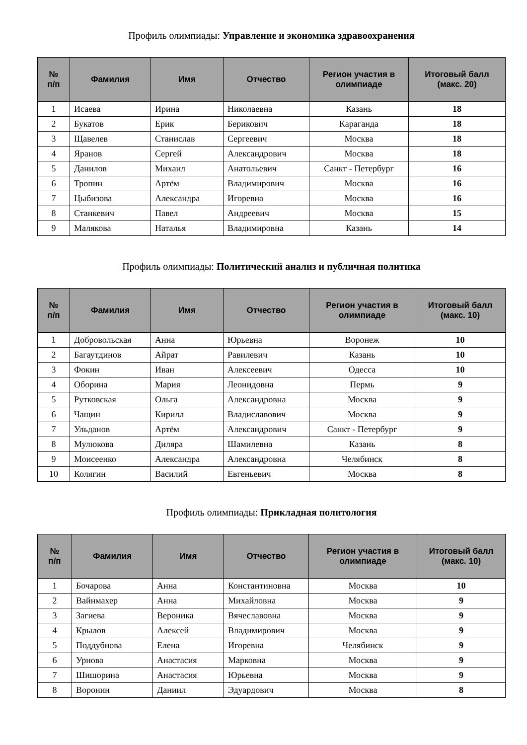Профиль олимпиады: Управление и экономика здравоохранения
| № п/п | Фамилия | Имя | Отчество | Регион участия в олимпиаде | Итоговый балл (макс. 20) |
| --- | --- | --- | --- | --- | --- |
| 1 | Исаева | Ирина | Николаевна | Казань | 18 |
| 2 | Букатов | Ерик | Берикович | Караганда | 18 |
| 3 | Щавелев | Станислав | Сергеевич | Москва | 18 |
| 4 | Яранов | Сергей | Александрович | Москва | 18 |
| 5 | Данилов | Михаил | Анатольевич | Санкт - Петербург | 16 |
| 6 | Тропин | Артём | Владимирович | Москва | 16 |
| 7 | Цыбизова | Александра | Игоревна | Москва | 16 |
| 8 | Станкевич | Павел | Андреевич | Москва | 15 |
| 9 | Малякова | Наталья | Владимировна | Казань | 14 |
Профиль олимпиады: Политический анализ и публичная политика
| № п/п | Фамилия | Имя | Отчество | Регион участия в олимпиаде | Итоговый балл (макс. 10) |
| --- | --- | --- | --- | --- | --- |
| 1 | Добровольская | Анна | Юрьевна | Воронеж | 10 |
| 2 | Багаутдинов | Айрат | Равилевич | Казань | 10 |
| 3 | Фокин | Иван | Алексеевич | Одесса | 10 |
| 4 | Оборина | Мария | Леонидовна | Пермь | 9 |
| 5 | Рутковская | Ольга | Александровна | Москва | 9 |
| 6 | Чащин | Кирилл | Владиславович | Москва | 9 |
| 7 | Ульданов | Артём | Александрович | Санкт - Петербург | 9 |
| 8 | Мулюкова | Диляра | Шамилевна | Казань | 8 |
| 9 | Моисеенко | Александра | Александровна | Челябинск | 8 |
| 10 | Колягин | Василий | Евгеньевич | Москва | 8 |
Профиль олимпиады: Прикладная политология
| № п/п | Фамилия | Имя | Отчество | Регион участия в олимпиаде | Итоговый балл (макс. 10) |
| --- | --- | --- | --- | --- | --- |
| 1 | Бочарова | Анна | Константиновна | Москва | 10 |
| 2 | Вайнмахер | Анна | Михайловна | Москва | 9 |
| 3 | Загиева | Вероника | Вячеславовна | Москва | 9 |
| 4 | Крылов | Алексей | Владимирович | Москва | 9 |
| 5 | Поддубнова | Елена | Игоревна | Челябинск | 9 |
| 6 | Урнова | Анастасия | Марковна | Москва | 9 |
| 7 | Шишорина | Анастасия | Юрьевна | Москва | 9 |
| 8 | Воронин | Даниил | Эдуардович | Москва | 8 |